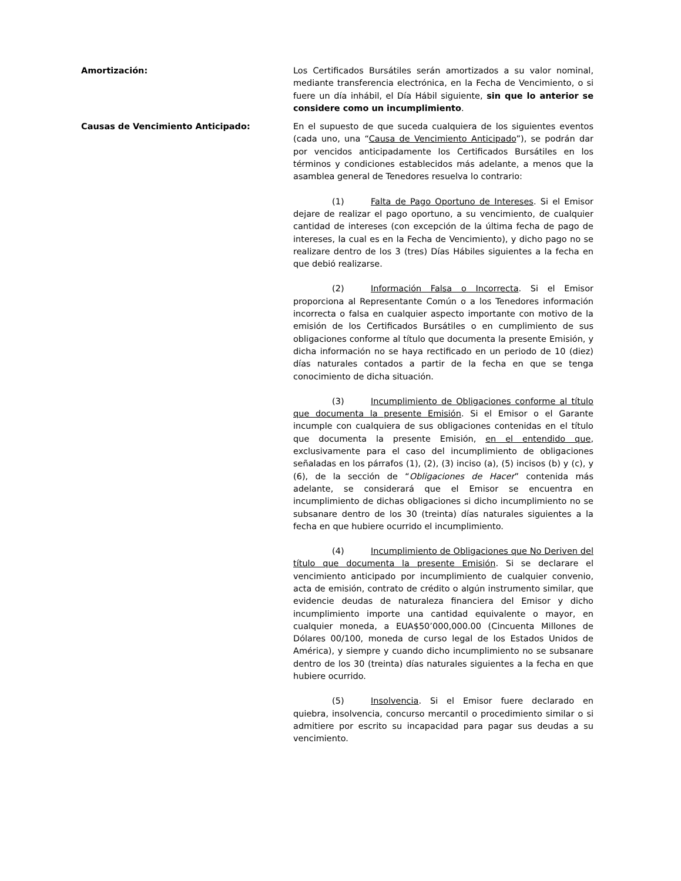Amortización: Los Certificados Bursátiles serán amortizados a su valor nominal, mediante transferencia electrónica, en la Fecha de Vencimiento, o si fuere un día inhábil, el Día Hábil siguiente, sin que lo anterior se considere como un incumplimiento.
Causas de Vencimiento Anticipado: En el supuesto de que suceda cualquiera de los siguientes eventos (cada uno, una “Causa de Vencimiento Anticipado”), se podrán dar por vencidos anticipadamente los Certificados Bursátiles en los términos y condiciones establecidos más adelante, a menos que la asamblea general de Tenedores resuelva lo contrario:
(1) Falta de Pago Oportuno de Intereses. Si el Emisor dejare de realizar el pago oportuno, a su vencimiento, de cualquier cantidad de intereses (con excepción de la última fecha de pago de intereses, la cual es en la Fecha de Vencimiento), y dicho pago no se realizare dentro de los 3 (tres) Días Hábiles siguientes a la fecha en que debió realizarse.
(2) Información Falsa o Incorrecta. Si el Emisor proporciona al Representante Común o a los Tenedores información incorrecta o falsa en cualquier aspecto importante con motivo de la emisión de los Certificados Bursátiles o en cumplimiento de sus obligaciones conforme al título que documenta la presente Emisión, y dicha información no se haya rectificado en un periodo de 10 (diez) días naturales contados a partir de la fecha en que se tenga conocimiento de dicha situación.
(3) Incumplimiento de Obligaciones conforme al título que documenta la presente Emisión. Si el Emisor o el Garante incumple con cualquiera de sus obligaciones contenidas en el título que documenta la presente Emisión, en el entendido que, exclusivamente para el caso del incumplimiento de obligaciones señaladas en los párrafos (1), (2), (3) inciso (a), (5) incisos (b) y (c), y (6), de la sección de “Obligaciones de Hacer” contenida más adelante, se considerará que el Emisor se encuentra en incumplimiento de dichas obligaciones si dicho incumplimiento no se subsanare dentro de los 30 (treinta) días naturales siguientes a la fecha en que hubiere ocurrido el incumplimiento.
(4) Incumplimiento de Obligaciones que No Deriven del título que documenta la presente Emisión. Si se declarare el vencimiento anticipado por incumplimiento de cualquier convenio, acta de emisión, contrato de crédito o algún instrumento similar, que evidencie deudas de naturaleza financiera del Emisor y dicho incumplimiento importe una cantidad equivalente o mayor, en cualquier moneda, a EUA$50’000,000.00 (Cincuenta Millones de Dólares 00/100, moneda de curso legal de los Estados Unidos de América), y siempre y cuando dicho incumplimiento no se subsanare dentro de los 30 (treinta) días naturales siguientes a la fecha en que hubiere ocurrido.
(5) Insolvencia. Si el Emisor fuere declarado en quiebra, insolvencia, concurso mercantil o procedimiento similar o si admitiere por escrito su incapacidad para pagar sus deudas a su vencimiento.